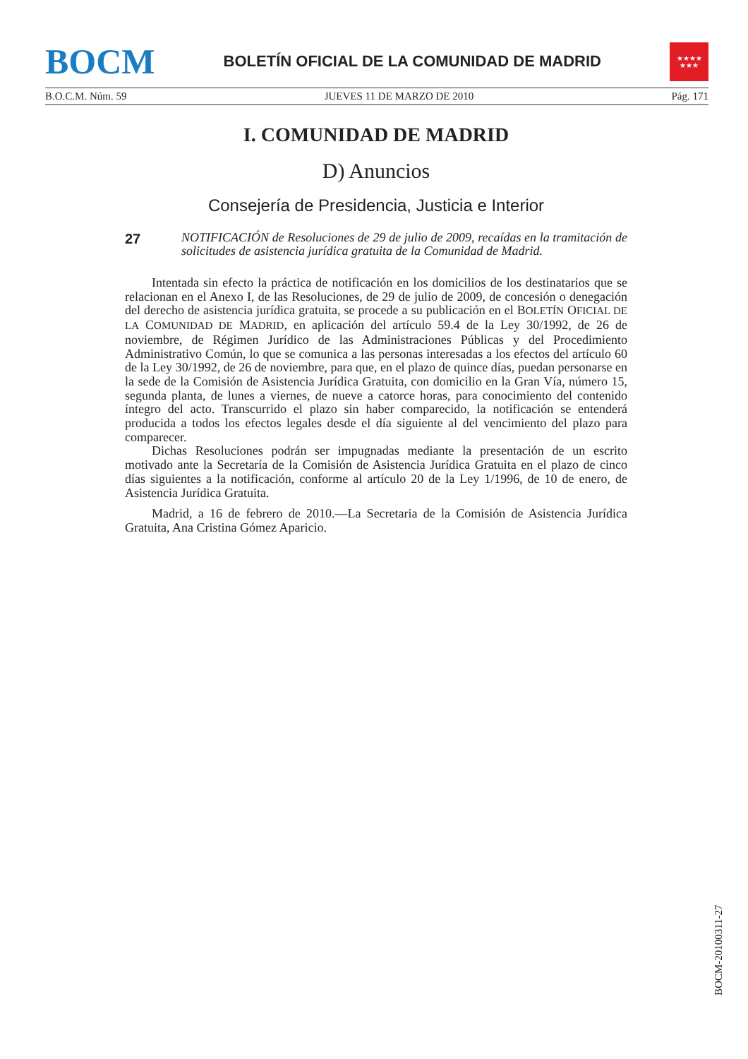BOCM
BOLETÍN OFICIAL DE LA COMUNIDAD DE MADRID
★★★★
★★★
B.O.C.M. Núm. 59 JUEVES 11 DE MARZO DE 2010 Pág. 171
I. COMUNIDAD DE MADRID
D) Anuncios
Consejería de Presidencia, Justicia e Interior
27 NOTIFICACIÓN de Resoluciones de 29 de julio de 2009, recaídas en la tramitación de solicitudes de asistencia jurídica gratuita de la Comunidad de Madrid.
Intentada sin efecto la práctica de notificación en los domicilios de los destinatarios que se relacionan en el Anexo I, de las Resoluciones, de 29 de julio de 2009, de concesión o denegación del derecho de asistencia jurídica gratuita, se procede a su publicación en el BOLETÍN OFICIAL DE LA COMUNIDAD DE MADRID, en aplicación del artículo 59.4 de la Ley 30/1992, de 26 de noviembre, de Régimen Jurídico de las Administraciones Públicas y del Procedimiento Administrativo Común, lo que se comunica a las personas interesadas a los efectos del artículo 60 de la Ley 30/1992, de 26 de noviembre, para que, en el plazo de quince días, puedan personarse en la sede de la Comisión de Asistencia Jurídica Gratuita, con domicilio en la Gran Vía, número 15, segunda planta, de lunes a viernes, de nueve a catorce horas, para conocimiento del contenido íntegro del acto. Transcurrido el plazo sin haber comparecido, la notificación se entenderá producida a todos los efectos legales desde el día siguiente al del vencimiento del plazo para comparecer.
Dichas Resoluciones podrán ser impugnadas mediante la presentación de un escrito motivado ante la Secretaría de la Comisión de Asistencia Jurídica Gratuita en el plazo de cinco días siguientes a la notificación, conforme al artículo 20 de la Ley 1/1996, de 10 de enero, de Asistencia Jurídica Gratuita.
Madrid, a 16 de febrero de 2010.—La Secretaria de la Comisión de Asistencia Jurídica Gratuita, Ana Cristina Gómez Aparicio.
BOCM-20100311-27